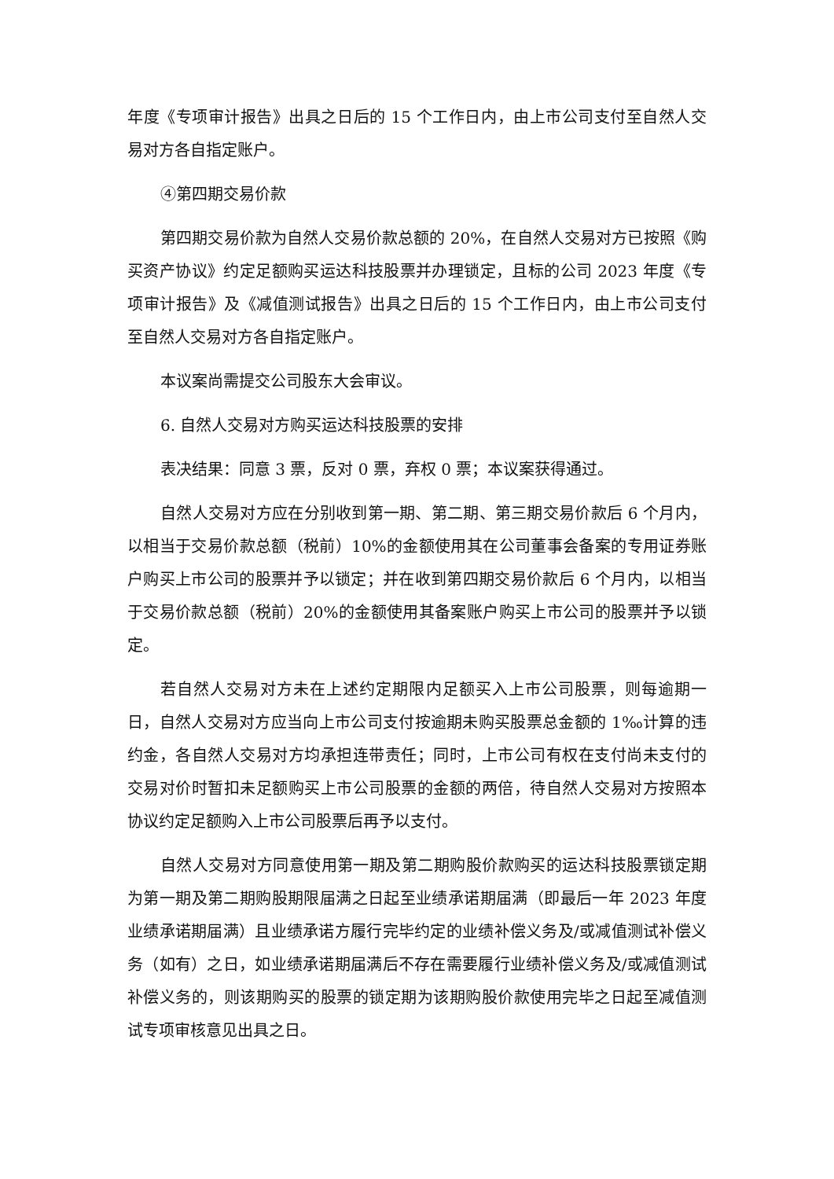年度《专项审计报告》出具之日后的 15 个工作日内，由上市公司支付至自然人交易对方各自指定账户。
④第四期交易价款
第四期交易价款为自然人交易价款总额的 20%，在自然人交易对方已按照《购买资产协议》约定足额购买运达科技股票并办理锁定，且标的公司 2023 年度《专项审计报告》及《减值测试报告》出具之日后的 15 个工作日内，由上市公司支付至自然人交易对方各自指定账户。
本议案尚需提交公司股东大会审议。
6. 自然人交易对方购买运达科技股票的安排
表决结果：同意 3 票，反对 0 票，弃权 0 票；本议案获得通过。
自然人交易对方应在分别收到第一期、第二期、第三期交易价款后 6 个月内，以相当于交易价款总额（税前）10%的金额使用其在公司董事会备案的专用证券账户购买上市公司的股票并予以锁定；并在收到第四期交易价款后 6 个月内，以相当于交易价款总额（税前）20%的金额使用其备案账户购买上市公司的股票并予以锁定。
若自然人交易对方未在上述约定期限内足额买入上市公司股票，则每逾期一日，自然人交易对方应当向上市公司支付按逾期未购买股票总金额的 1‰计算的违约金，各自然人交易对方均承担连带责任；同时，上市公司有权在支付尚未支付的交易对价时暂扣未足额购买上市公司股票的金额的两倍，待自然人交易对方按照本协议约定足额购入上市公司股票后再予以支付。
自然人交易对方同意使用第一期及第二期购股价款购买的运达科技股票锁定期为第一期及第二期购股期限届满之日起至业绩承诺期届满（即最后一年 2023 年度业绩承诺期届满）且业绩承诺方履行完毕约定的业绩补偿义务及/或减值测试补偿义务（如有）之日，如业绩承诺期届满后不存在需要履行业绩补偿义务及/或减值测试补偿义务的，则该期购买的股票的锁定期为该期购股价款使用完毕之日起至减值测试专项审核意见出具之日。